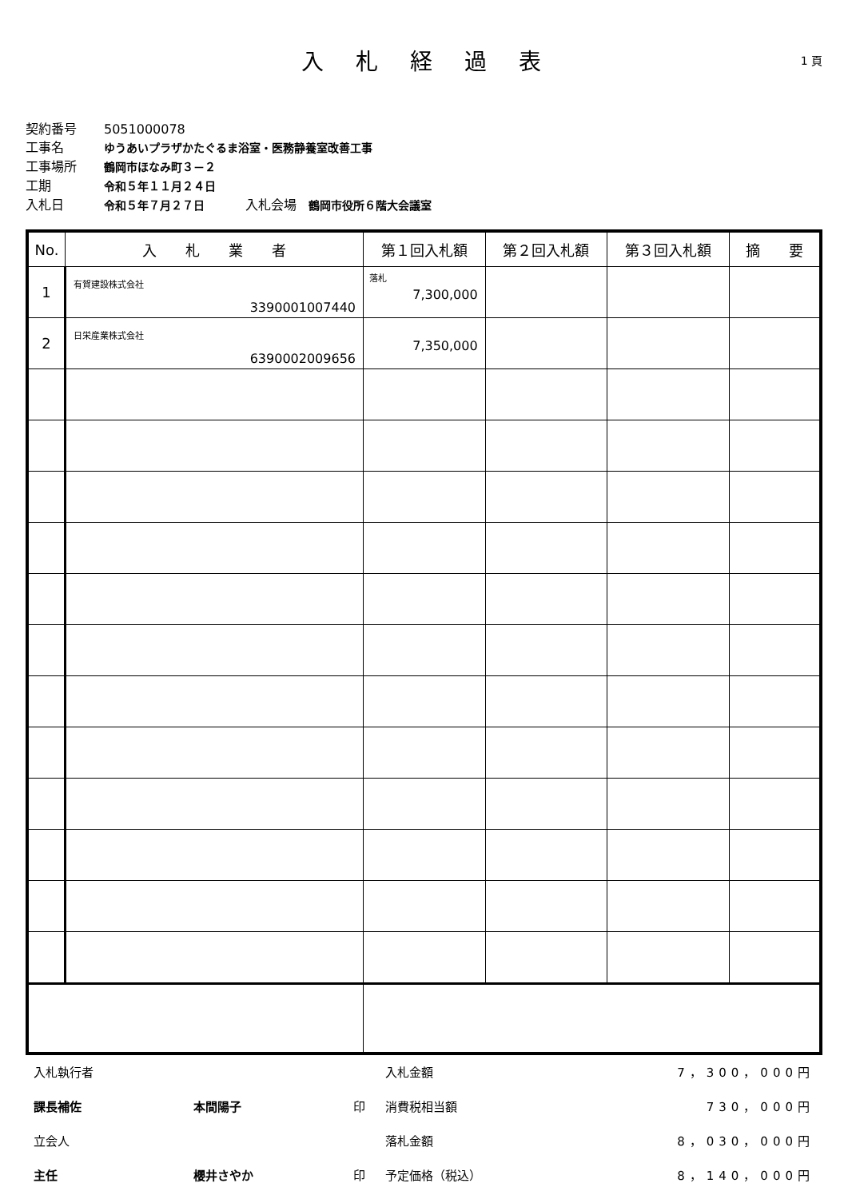入札経過表
1 頁
契約番号 5051000078
工事名 ゆうあいプラザかたぐるま浴室・医務静養室改善工事
工事場所 鶴岡市ほなみ町３－２
工期 令和５年１１月２４日
入札日 令和５年７月２７日 入札会場 鶴岡市役所６階大会議室
| No. | 入 札 業 者 | 第１回入札額 | 第２回入札額 | 第３回入札額 | 摘 要 |
| --- | --- | --- | --- | --- | --- |
| 1 | 有賀建設株式会社 3390001007440 | 落札 7,300,000 | | | |
| 2 | 日栄産業株式会社 6390002009656 | 7,350,000 | | | |
入札執行者
入札金額
7，300，000円
課長補佐
本間陽子
印
消費税相当額
730，000円
立会人
落札金額
8，030，000円
主任
櫻井さやか
印
予定価格（税込）
8，140，000円